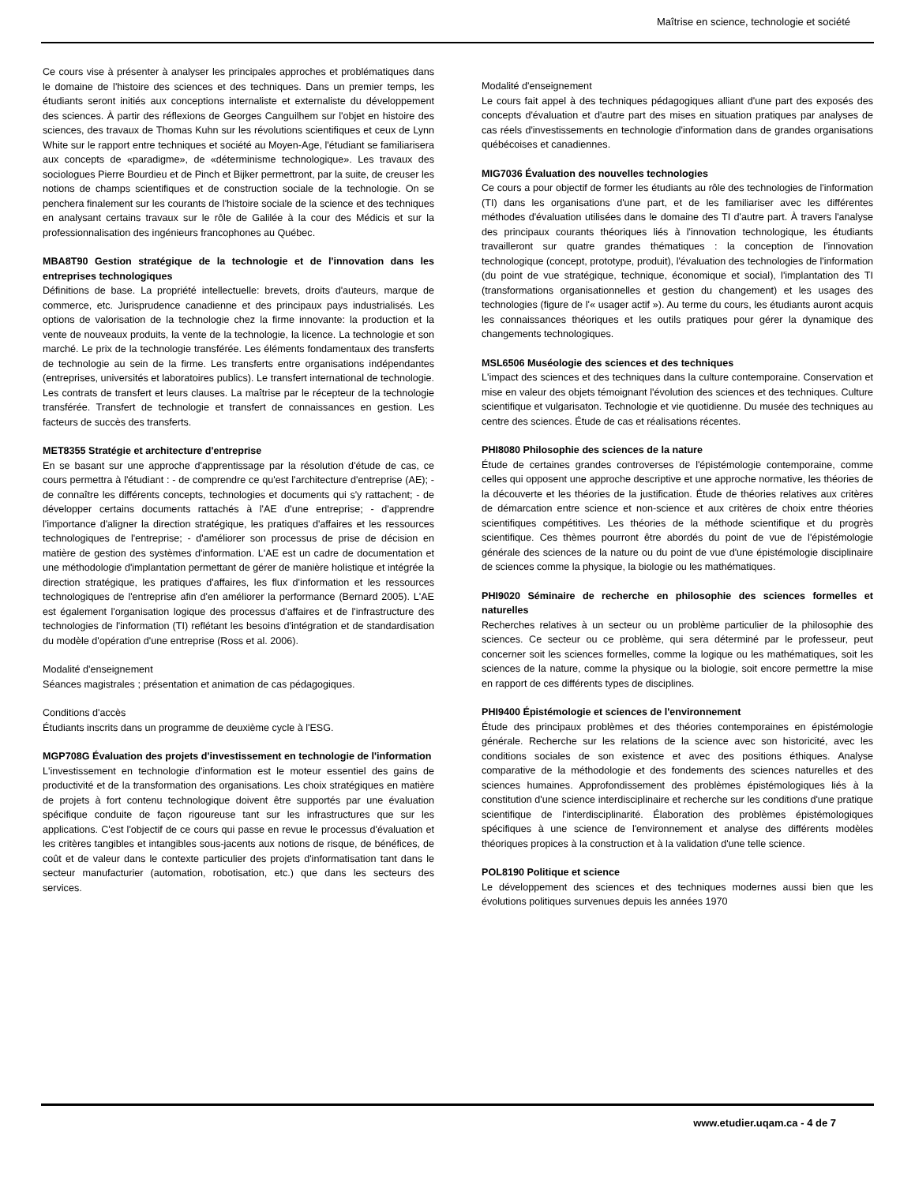Maîtrise en science, technologie et société
Ce cours vise à présenter à analyser les principales approches et problématiques dans le domaine de l'histoire des sciences et des techniques. Dans un premier temps, les étudiants seront initiés aux conceptions internaliste et externaliste du développement des sciences. À partir des réflexions de Georges Canguilhem sur l'objet en histoire des sciences, des travaux de Thomas Kuhn sur les révolutions scientifiques et ceux de Lynn White sur le rapport entre techniques et société au Moyen-Age, l'étudiant se familiarisera aux concepts de «paradigme», de «déterminisme technologique». Les travaux des sociologues Pierre Bourdieu et de Pinch et Bijker permettront, par la suite, de creuser les notions de champs scientifiques et de construction sociale de la technologie. On se penchera finalement sur les courants de l'histoire sociale de la science et des techniques en analysant certains travaux sur le rôle de Galilée à la cour des Médicis et sur la professionnalisation des ingénieurs francophones au Québec.
MBA8T90 Gestion stratégique de la technologie et de l'innovation dans les entreprises technologiques
Définitions de base. La propriété intellectuelle: brevets, droits d'auteurs, marque de commerce, etc. Jurisprudence canadienne et des principaux pays industrialisés. Les options de valorisation de la technologie chez la firme innovante: la production et la vente de nouveaux produits, la vente de la technologie, la licence. La technologie et son marché. Le prix de la technologie transférée. Les éléments fondamentaux des transferts de technologie au sein de la firme. Les transferts entre organisations indépendantes (entreprises, universités et laboratoires publics). Le transfert international de technologie. Les contrats de transfert et leurs clauses. La maîtrise par le récepteur de la technologie transférée. Transfert de technologie et transfert de connaissances en gestion. Les facteurs de succès des transferts.
MET8355 Stratégie et architecture d'entreprise
En se basant sur une approche d'apprentissage par la résolution d'étude de cas, ce cours permettra à l'étudiant : - de comprendre ce qu'est l'architecture d'entreprise (AE); - de connaître les différents concepts, technologies et documents qui s'y rattachent; - de développer certains documents rattachés à l'AE d'une entreprise; - d'apprendre l'importance d'aligner la direction stratégique, les pratiques d'affaires et les ressources technologiques de l'entreprise; - d'améliorer son processus de prise de décision en matière de gestion des systèmes d'information. L'AE est un cadre de documentation et une méthodologie d'implantation permettant de gérer de manière holistique et intégrée la direction stratégique, les pratiques d'affaires, les flux d'information et les ressources technologiques de l'entreprise afin d'en améliorer la performance (Bernard 2005). L'AE est également l'organisation logique des processus d'affaires et de l'infrastructure des technologies de l'information (TI) reflétant les besoins d'intégration et de standardisation du modèle d'opération d'une entreprise (Ross et al. 2006).
Modalité d'enseignement
Séances magistrales ; présentation et animation de cas pédagogiques.
Conditions d'accès
Étudiants inscrits dans un programme de deuxième cycle à l'ESG.
MGP708G Évaluation des projets d'investissement en technologie de l'information
L'investissement en technologie d'information est le moteur essentiel des gains de productivité et de la transformation des organisations. Les choix stratégiques en matière de projets à fort contenu technologique doivent être supportés par une évaluation spécifique conduite de façon rigoureuse tant sur les infrastructures que sur les applications. C'est l'objectif de ce cours qui passe en revue le processus d'évaluation et les critères tangibles et intangibles sous-jacents aux notions de risque, de bénéfices, de coût et de valeur dans le contexte particulier des projets d'informatisation tant dans le secteur manufacturier (automation, robotisation, etc.) que dans les secteurs des services.
Modalité d'enseignement
Le cours fait appel à des techniques pédagogiques alliant d'une part des exposés des concepts d'évaluation et d'autre part des mises en situation pratiques par analyses de cas réels d'investissements en technologie d'information dans de grandes organisations québécoises et canadiennes.
MIG7036 Évaluation des nouvelles technologies
Ce cours a pour objectif de former les étudiants au rôle des technologies de l'information (TI) dans les organisations d'une part, et de les familiariser avec les différentes méthodes d'évaluation utilisées dans le domaine des TI d'autre part. À travers l'analyse des principaux courants théoriques liés à l'innovation technologique, les étudiants travailleront sur quatre grandes thématiques : la conception de l'innovation technologique (concept, prototype, produit), l'évaluation des technologies de l'information (du point de vue stratégique, technique, économique et social), l'implantation des TI (transformations organisationnelles et gestion du changement) et les usages des technologies (figure de l'« usager actif »). Au terme du cours, les étudiants auront acquis les connaissances théoriques et les outils pratiques pour gérer la dynamique des changements technologiques.
MSL6506 Muséologie des sciences et des techniques
L'impact des sciences et des techniques dans la culture contemporaine. Conservation et mise en valeur des objets témoignant l'évolution des sciences et des techniques. Culture scientifique et vulgarisaton. Technologie et vie quotidienne. Du musée des techniques au centre des sciences. Étude de cas et réalisations récentes.
PHI8080 Philosophie des sciences de la nature
Étude de certaines grandes controverses de l'épistémologie contemporaine, comme celles qui opposent une approche descriptive et une approche normative, les théories de la découverte et les théories de la justification. Étude de théories relatives aux critères de démarcation entre science et non-science et aux critères de choix entre théories scientifiques compétitives. Les théories de la méthode scientifique et du progrès scientifique. Ces thèmes pourront être abordés du point de vue de l'épistémologie générale des sciences de la nature ou du point de vue d'une épistémologie disciplinaire de sciences comme la physique, la biologie ou les mathématiques.
PHI9020 Séminaire de recherche en philosophie des sciences formelles et naturelles
Recherches relatives à un secteur ou un problème particulier de la philosophie des sciences. Ce secteur ou ce problème, qui sera déterminé par le professeur, peut concerner soit les sciences formelles, comme la logique ou les mathématiques, soit les sciences de la nature, comme la physique ou la biologie, soit encore permettre la mise en rapport de ces différents types de disciplines.
PHI9400 Épistémologie et sciences de l'environnement
Étude des principaux problèmes et des théories contemporaines en épistémologie générale. Recherche sur les relations de la science avec son historicité, avec les conditions sociales de son existence et avec des positions éthiques. Analyse comparative de la méthodologie et des fondements des sciences naturelles et des sciences humaines. Approfondissement des problèmes épistémologiques liés à la constitution d'une science interdisciplinaire et recherche sur les conditions d'une pratique scientifique de l'interdisciplinarité. Élaboration des problèmes épistémologiques spécifiques à une science de l'environnement et analyse des différents modèles théoriques propices à la construction et à la validation d'une telle science.
POL8190 Politique et science
Le développement des sciences et des techniques modernes aussi bien que les évolutions politiques survenues depuis les années 1970
www.etudier.uqam.ca - 4 de 7